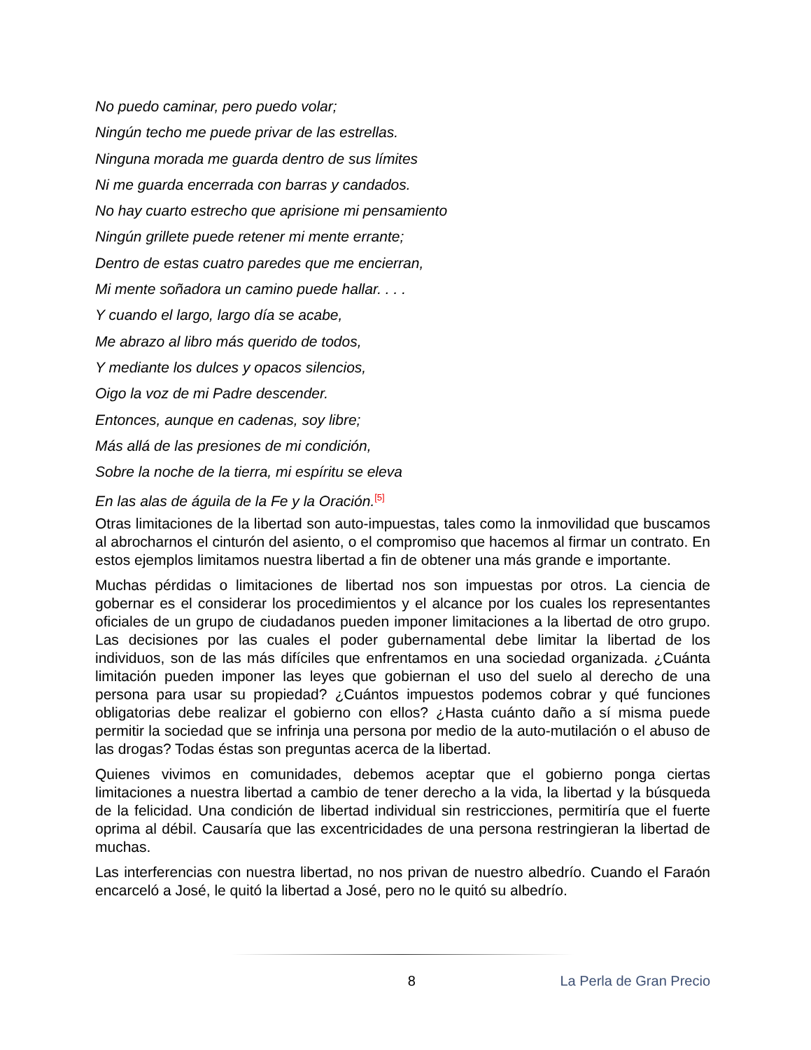No puedo caminar, pero puedo volar;
Ningún techo me puede privar de las estrellas.
Ninguna morada me guarda dentro de sus límites
Ni me guarda encerrada con barras y candados.
No hay cuarto estrecho que aprisione mi pensamiento
Ningún grillete puede retener mi mente errante;
Dentro de estas cuatro paredes que me encierran,
Mi mente soñadora un camino puede hallar. . . .
Y cuando el largo, largo día se acabe,
Me abrazo al libro más querido de todos,
Y mediante los dulces y opacos silencios,
Oigo la voz de mi Padre descender.
Entonces, aunque en cadenas, soy libre;
Más allá de las presiones de mi condición,
Sobre la noche de la tierra, mi espíritu se eleva
En las alas de águila de la Fe y la Oración.<sup>[5]</sup>
Otras limitaciones de la libertad son auto-impuestas, tales como la inmovilidad que buscamos al abrocharnos el cinturón del asiento, o el compromiso que hacemos al firmar un contrato. En estos ejemplos limitamos nuestra libertad a fin de obtener una más grande e importante.
Muchas pérdidas o limitaciones de libertad nos son impuestas por otros. La ciencia de gobernar es el considerar los procedimientos y el alcance por los cuales los representantes oficiales de un grupo de ciudadanos pueden imponer limitaciones a la libertad de otro grupo. Las decisiones por las cuales el poder gubernamental debe limitar la libertad de los individuos, son de las más difíciles que enfrentamos en una sociedad organizada. ¿Cuánta limitación pueden imponer las leyes que gobiernan el uso del suelo al derecho de una persona para usar su propiedad? ¿Cuántos impuestos podemos cobrar y qué funciones obligatorias debe realizar el gobierno con ellos? ¿Hasta cuánto daño a sí misma puede permitir la sociedad que se infrinja una persona por medio de la auto-mutilación o el abuso de las drogas? Todas éstas son preguntas acerca de la libertad.
Quienes vivimos en comunidades, debemos aceptar que el gobierno ponga ciertas limitaciones a nuestra libertad a cambio de tener derecho a la vida, la libertad y la búsqueda de la felicidad. Una condición de libertad individual sin restricciones, permitiría que el fuerte oprima al débil. Causaría que las excentricidades de una persona restringieran la libertad de muchas.
Las interferencias con nuestra libertad, no nos privan de nuestro albedrío. Cuando el Faraón encarceló a José, le quitó la libertad a José, pero no le quitó su albedrío.
8 La Perla de Gran Precio